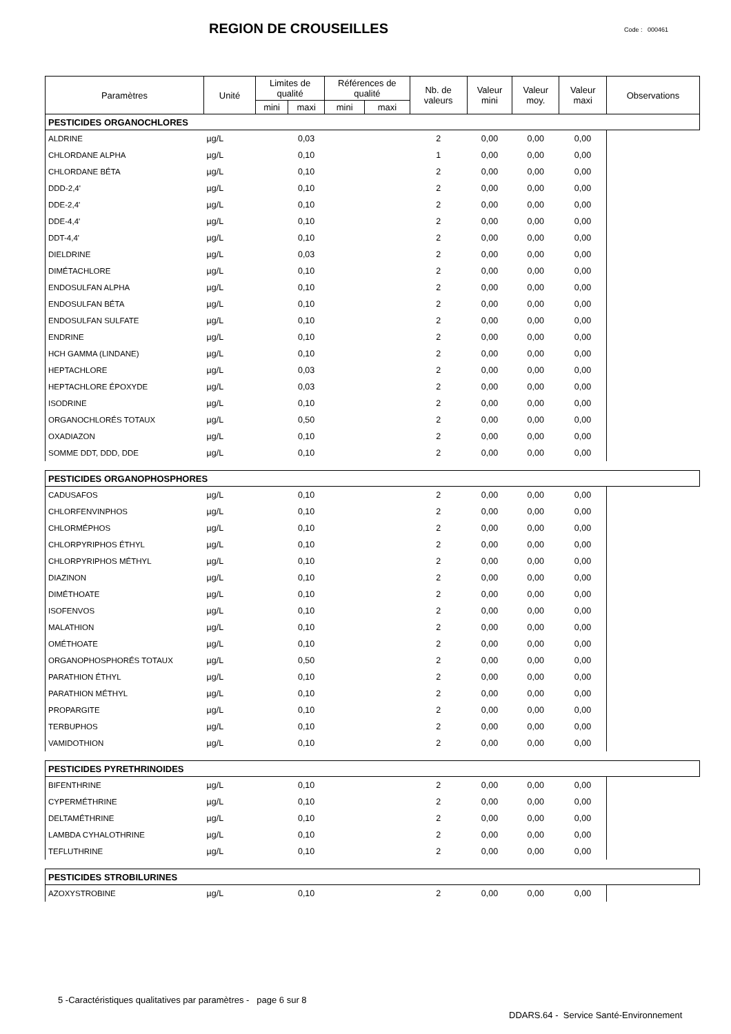REGION DE CROUSEILLES Code : 000461
| Paramètres | Unité | Limites de qualité | | Références de qualité | | Nb. de valeurs | Valeur mini | Valeur moy. | Valeur maxi | Observations |
| --- | --- | --- | --- | --- | --- | --- | --- | --- | --- | --- |
| | | mini | maxi | mini | maxi | | | | | |
| PESTICIDES ORGANOCHLORES | | | | | | | | | | |
| ALDRINE | µg/L | | 0,03 | | | 2 | 0,00 | 0,00 | 0,00 | |
| CHLORDANE ALPHA | µg/L | | 0,10 | | | 1 | 0,00 | 0,00 | 0,00 | |
| CHLORDANE BÉTA | µg/L | | 0,10 | | | 2 | 0,00 | 0,00 | 0,00 | |
| DDD-2,4' | µg/L | | 0,10 | | | 2 | 0,00 | 0,00 | 0,00 | |
| DDE-2,4' | µg/L | | 0,10 | | | 2 | 0,00 | 0,00 | 0,00 | |
| DDE-4,4' | µg/L | | 0,10 | | | 2 | 0,00 | 0,00 | 0,00 | |
| DDT-4,4' | µg/L | | 0,10 | | | 2 | 0,00 | 0,00 | 0,00 | |
| DIELDRINE | µg/L | | 0,03 | | | 2 | 0,00 | 0,00 | 0,00 | |
| DIMÉTACHLORE | µg/L | | 0,10 | | | 2 | 0,00 | 0,00 | 0,00 | |
| ENDOSULFAN ALPHA | µg/L | | 0,10 | | | 2 | 0,00 | 0,00 | 0,00 | |
| ENDOSULFAN BÉTA | µg/L | | 0,10 | | | 2 | 0,00 | 0,00 | 0,00 | |
| ENDOSULFAN SULFATE | µg/L | | 0,10 | | | 2 | 0,00 | 0,00 | 0,00 | |
| ENDRINE | µg/L | | 0,10 | | | 2 | 0,00 | 0,00 | 0,00 | |
| HCH GAMMA (LINDANE) | µg/L | | 0,10 | | | 2 | 0,00 | 0,00 | 0,00 | |
| HEPTACHLORE | µg/L | | 0,03 | | | 2 | 0,00 | 0,00 | 0,00 | |
| HEPTACHLORE ÉPOXYDE | µg/L | | 0,03 | | | 2 | 0,00 | 0,00 | 0,00 | |
| ISODRINE | µg/L | | 0,10 | | | 2 | 0,00 | 0,00 | 0,00 | |
| ORGANOCHLORÉS TOTAUX | µg/L | | 0,50 | | | 2 | 0,00 | 0,00 | 0,00 | |
| OXADIAZON | µg/L | | 0,10 | | | 2 | 0,00 | 0,00 | 0,00 | |
| SOMME DDT, DDD, DDE | µg/L | | 0,10 | | | 2 | 0,00 | 0,00 | 0,00 | |
| PESTICIDES ORGANOPHOSPHORES | | | | | | | | | | |
| CADUSAFOS | µg/L | | 0,10 | | | 2 | 0,00 | 0,00 | 0,00 | |
| CHLORFENVINPHOS | µg/L | | 0,10 | | | 2 | 0,00 | 0,00 | 0,00 | |
| CHLORMÉPHOS | µg/L | | 0,10 | | | 2 | 0,00 | 0,00 | 0,00 | |
| CHLORPYRIPHOS ÉTHYL | µg/L | | 0,10 | | | 2 | 0,00 | 0,00 | 0,00 | |
| CHLORPYRIPHOS MÉTHYL | µg/L | | 0,10 | | | 2 | 0,00 | 0,00 | 0,00 | |
| DIAZINON | µg/L | | 0,10 | | | 2 | 0,00 | 0,00 | 0,00 | |
| DIMÉTHOATE | µg/L | | 0,10 | | | 2 | 0,00 | 0,00 | 0,00 | |
| ISOFENVOS | µg/L | | 0,10 | | | 2 | 0,00 | 0,00 | 0,00 | |
| MALATHION | µg/L | | 0,10 | | | 2 | 0,00 | 0,00 | 0,00 | |
| OMÉTHOATE | µg/L | | 0,10 | | | 2 | 0,00 | 0,00 | 0,00 | |
| ORGANOPHOSPHORÉS TOTAUX | µg/L | | 0,50 | | | 2 | 0,00 | 0,00 | 0,00 | |
| PARATHION ÉTHYL | µg/L | | 0,10 | | | 2 | 0,00 | 0,00 | 0,00 | |
| PARATHION MÉTHYL | µg/L | | 0,10 | | | 2 | 0,00 | 0,00 | 0,00 | |
| PROPARGITE | µg/L | | 0,10 | | | 2 | 0,00 | 0,00 | 0,00 | |
| TERBUPHOS | µg/L | | 0,10 | | | 2 | 0,00 | 0,00 | 0,00 | |
| VAMIDOTHION | µg/L | | 0,10 | | | 2 | 0,00 | 0,00 | 0,00 | |
| PESTICIDES PYRETHRINOIDES | | | | | | | | | | |
| BIFENTHRINE | µg/L | | 0,10 | | | 2 | 0,00 | 0,00 | 0,00 | |
| CYPERMÉTHRINE | µg/L | | 0,10 | | | 2 | 0,00 | 0,00 | 0,00 | |
| DELTAMÉTHRINE | µg/L | | 0,10 | | | 2 | 0,00 | 0,00 | 0,00 | |
| LAMBDA CYHALOTHRINE | µg/L | | 0,10 | | | 2 | 0,00 | 0,00 | 0,00 | |
| TEFLUTHRINE | µg/L | | 0,10 | | | 2 | 0,00 | 0,00 | 0,00 | |
| PESTICIDES STROBILURINES | | | | | | | | | | |
| AZOXYSTROBINE | µg/L | | 0,10 | | | 2 | 0,00 | 0,00 | 0,00 | |
5 -Caractéristiques qualitatives par paramètres - page 6 sur 8
DDARS.64 - Service Santé-Environnement